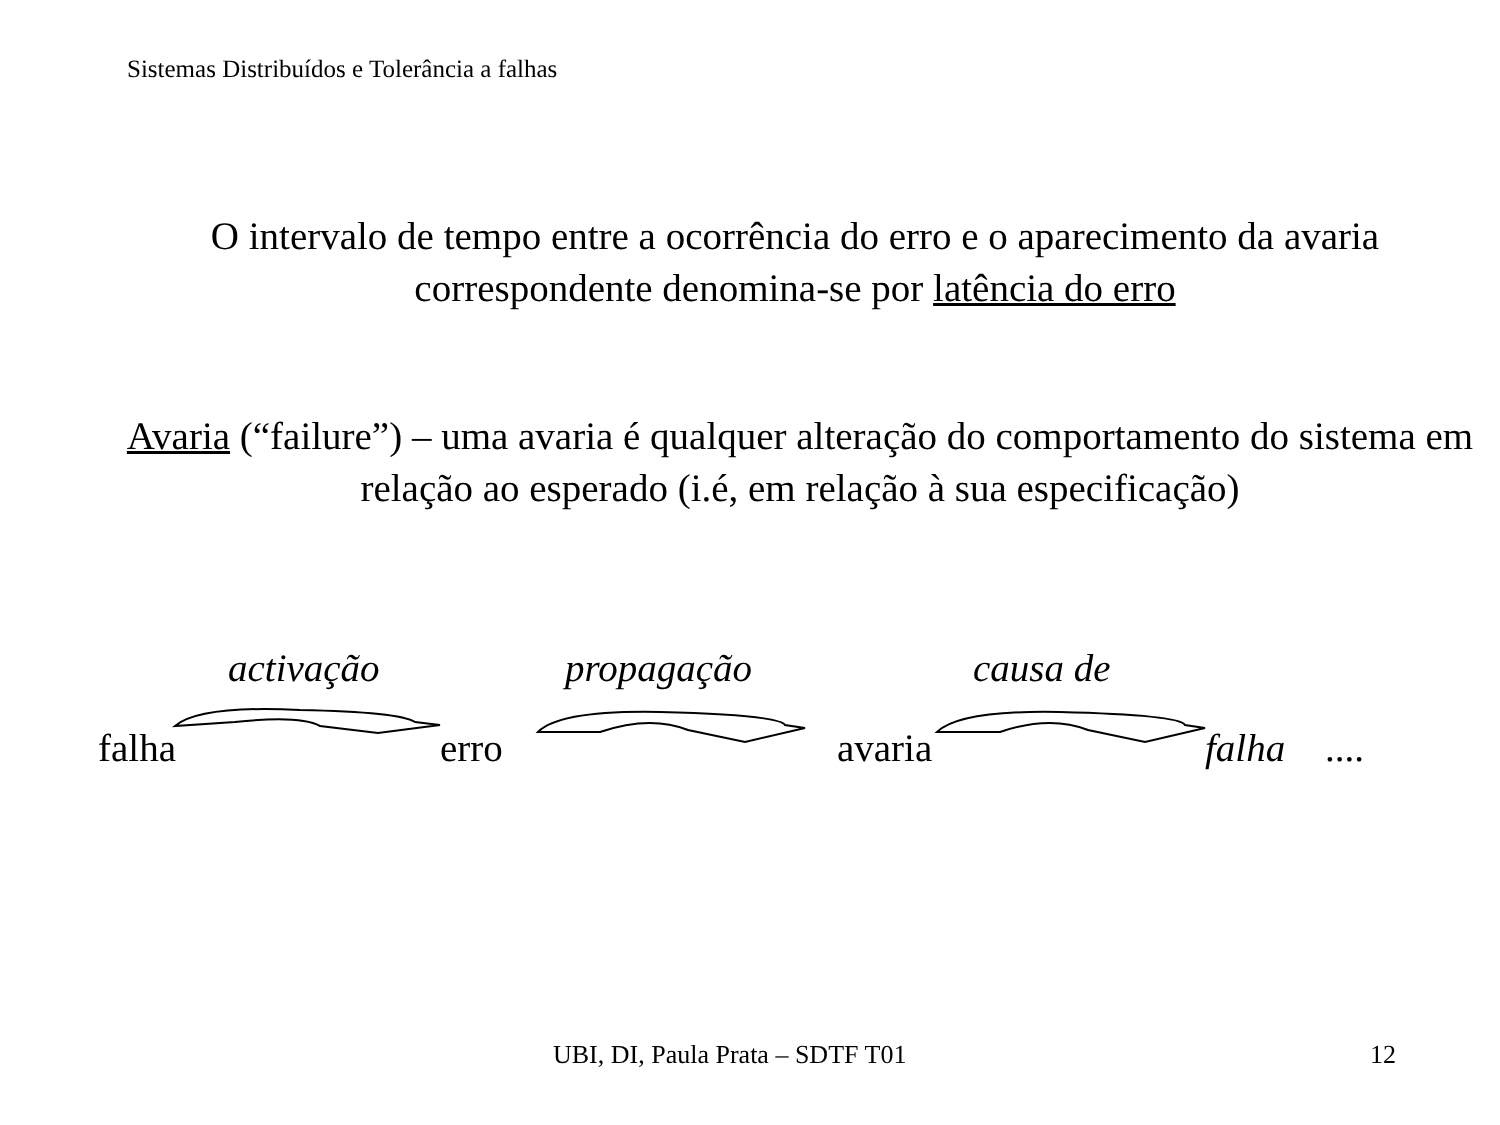Sistemas Distribuídos e Tolerância a falhas
O intervalo de tempo entre a ocorrência do erro e o aparecimento da avaria correspondente denomina-se por latência do erro
Avaria (“failure”) – uma avaria é qualquer alteração do comportamento do sistema em relação ao esperado (i.é, em relação à sua especificação)
activação propagação causa de
falha erro avaria falha ....
UBI, DI, Paula Prata – SDTF T01
12